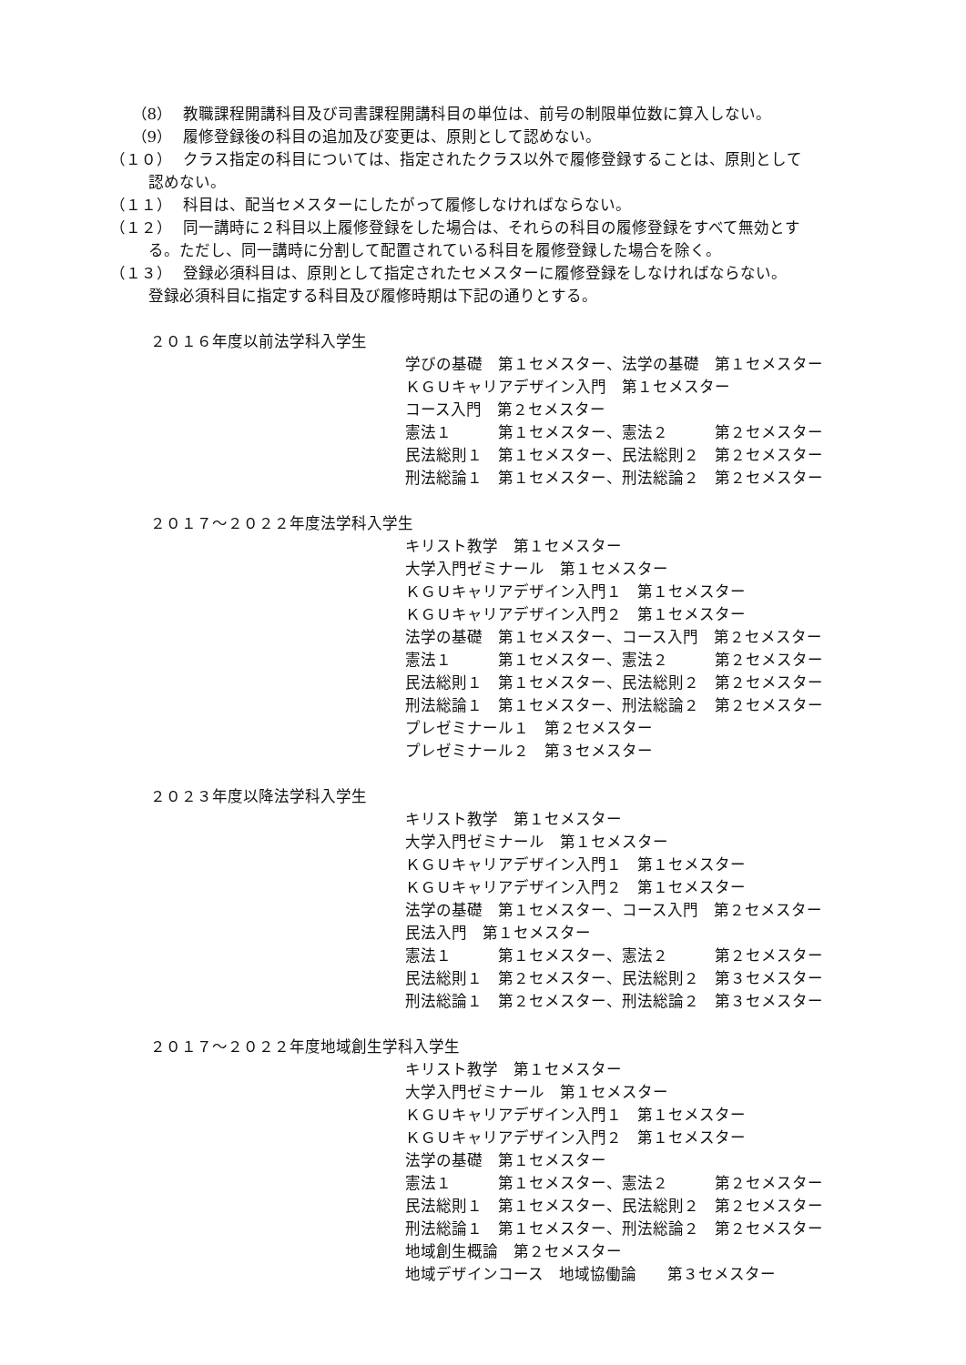（8） 教職課程開講科目及び司書課程開講科目の単位は、前号の制限単位数に算入しない。
（9） 履修登録後の科目の追加及び変更は、原則として認めない。
（１０） クラス指定の科目については、指定されたクラス以外で履修登録することは、原則として
認めない。
（１１） 科目は、配当セメスターにしたがって履修しなければならない。
（１２） 同一講時に２科目以上履修登録をした場合は、それらの科目の履修登録をすべて無効とす
る。ただし、同一講時に分割して配置されている科目を履修登録した場合を除く。
（１３） 登録必須科目は、原則として指定されたセメスターに履修登録をしなければならない。
登録必須科目に指定する科目及び履修時期は下記の通りとする。
２０１６年度以前法学科入学生
学びの基礎　第１セメスター、法学の基礎　第１セメスター
ＫＧＵキャリアデザイン入門　第１セメスター
コース入門　第２セメスター
憲法１　　　第１セメスター、憲法２　　　第２セメスター
民法総則１　第１セメスター、民法総則２　第２セメスター
刑法総論１　第１セメスター、刑法総論２　第２セメスター
２０１７～２０２２年度法学科入学生
キリスト教学　第１セメスター
大学入門ゼミナール　第１セメスター
ＫＧＵキャリアデザイン入門１　第１セメスター
ＫＧＵキャリアデザイン入門２　第１セメスター
法学の基礎　第１セメスター、コース入門　第２セメスター
憲法１　　　第１セメスター、憲法２　　　第２セメスター
民法総則１　第１セメスター、民法総則２　第２セメスター
刑法総論１　第１セメスター、刑法総論２　第２セメスター
プレゼミナール１　第２セメスター
プレゼミナール２　第３セメスター
２０２３年度以降法学科入学生
キリスト教学　第１セメスター
大学入門ゼミナール　第１セメスター
ＫＧＵキャリアデザイン入門１　第１セメスター
ＫＧＵキャリアデザイン入門２　第１セメスター
法学の基礎　第１セメスター、コース入門　第２セメスター
民法入門　第１セメスター
憲法１　　　第１セメスター、憲法２　　　第２セメスター
民法総則１　第２セメスター、民法総則２　第３セメスター
刑法総論１　第２セメスター、刑法総論２　第３セメスター
２０１７～２０２２年度地域創生学科入学生
キリスト教学　第１セメスター
大学入門ゼミナール　第１セメスター
ＫＧＵキャリアデザイン入門１　第１セメスター
ＫＧＵキャリアデザイン入門２　第１セメスター
法学の基礎　第１セメスター
憲法１　　　第１セメスター、憲法２　　　第２セメスター
民法総則１　第１セメスター、民法総則２　第２セメスター
刑法総論１　第１セメスター、刑法総論２　第２セメスター
地域創生概論　第２セメスター
地域デザインコース　地域協働論　　第３セメスター